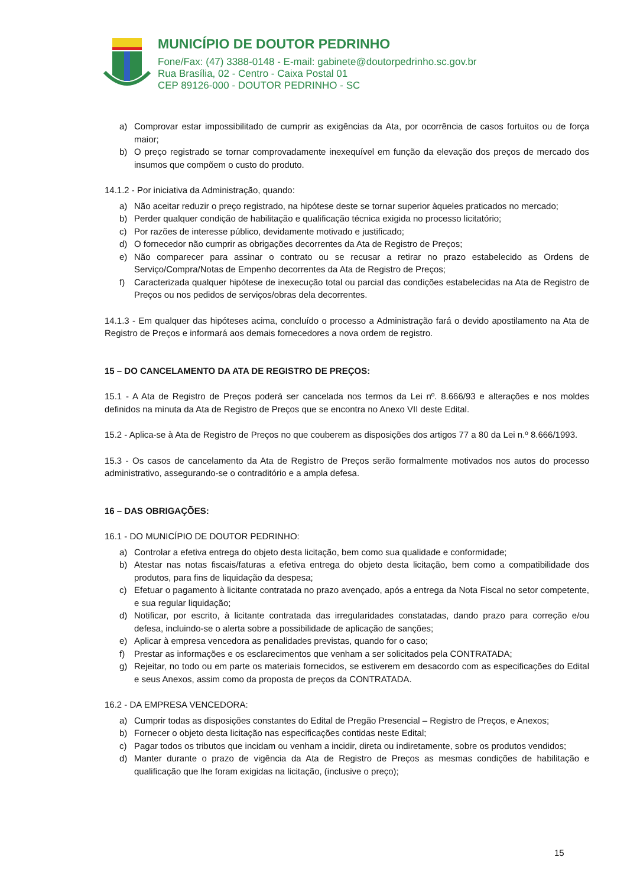MUNICÍPIO DE DOUTOR PEDRINHO
Fone/Fax: (47) 3388-0148 - E-mail: gabinete@doutorpedrinho.sc.gov.br
Rua Brasília, 02 - Centro - Caixa Postal 01
CEP 89126-000 - DOUTOR PEDRINHO - SC
a) Comprovar estar impossibilitado de cumprir as exigências da Ata, por ocorrência de casos fortuitos ou de força maior;
b) O preço registrado se tornar comprovadamente inexequível em função da elevação dos preços de mercado dos insumos que compõem o custo do produto.
14.1.2 - Por iniciativa da Administração, quando:
a) Não aceitar reduzir o preço registrado, na hipótese deste se tornar superior àqueles praticados no mercado;
b) Perder qualquer condição de habilitação e qualificação técnica exigida no processo licitatório;
c) Por razões de interesse público, devidamente motivado e justificado;
d) O fornecedor não cumprir as obrigações decorrentes da Ata de Registro de Preços;
e) Não comparecer para assinar o contrato ou se recusar a retirar no prazo estabelecido as Ordens de Serviço/Compra/Notas de Empenho decorrentes da Ata de Registro de Preços;
f) Caracterizada qualquer hipótese de inexecução total ou parcial das condições estabelecidas na Ata de Registro de Preços ou nos pedidos de serviços/obras dela decorrentes.
14.1.3 - Em qualquer das hipóteses acima, concluído o processo a Administração fará o devido apostilamento na Ata de Registro de Preços e informará aos demais fornecedores a nova ordem de registro.
15 – DO CANCELAMENTO DA ATA DE REGISTRO DE PREÇOS:
15.1 - A Ata de Registro de Preços poderá ser cancelada nos termos da Lei nº. 8.666/93 e alterações e nos moldes definidos na minuta da Ata de Registro de Preços que se encontra no Anexo VII deste Edital.
15.2 - Aplica-se à Ata de Registro de Preços no que couberem as disposições dos artigos 77 a 80 da Lei n.º 8.666/1993.
15.3 - Os casos de cancelamento da Ata de Registro de Preços serão formalmente motivados nos autos do processo administrativo, assegurando-se o contraditório e a ampla defesa.
16 – DAS OBRIGAÇÕES:
16.1 - DO MUNICÍPIO DE DOUTOR PEDRINHO:
a) Controlar a efetiva entrega do objeto desta licitação, bem como sua qualidade e conformidade;
b) Atestar nas notas fiscais/faturas a efetiva entrega do objeto desta licitação, bem como a compatibilidade dos produtos, para fins de liquidação da despesa;
c) Efetuar o pagamento à licitante contratada no prazo avençado, após a entrega da Nota Fiscal no setor competente, e sua regular liquidação;
d) Notificar, por escrito, à licitante contratada das irregularidades constatadas, dando prazo para correção e/ou defesa, incluindo-se o alerta sobre a possibilidade de aplicação de sanções;
e) Aplicar à empresa vencedora as penalidades previstas, quando for o caso;
f) Prestar as informações e os esclarecimentos que venham a ser solicitados pela CONTRATADA;
g) Rejeitar, no todo ou em parte os materiais fornecidos, se estiverem em desacordo com as especificações do Edital e seus Anexos, assim como da proposta de preços da CONTRATADA.
16.2 - DA EMPRESA VENCEDORA:
a) Cumprir todas as disposições constantes do Edital de Pregão Presencial – Registro de Preços, e Anexos;
b) Fornecer o objeto desta licitação nas especificações contidas neste Edital;
c) Pagar todos os tributos que incidam ou venham a incidir, direta ou indiretamente, sobre os produtos vendidos;
d) Manter durante o prazo de vigência da Ata de Registro de Preços as mesmas condições de habilitação e qualificação que lhe foram exigidas na licitação, (inclusive o preço);
15